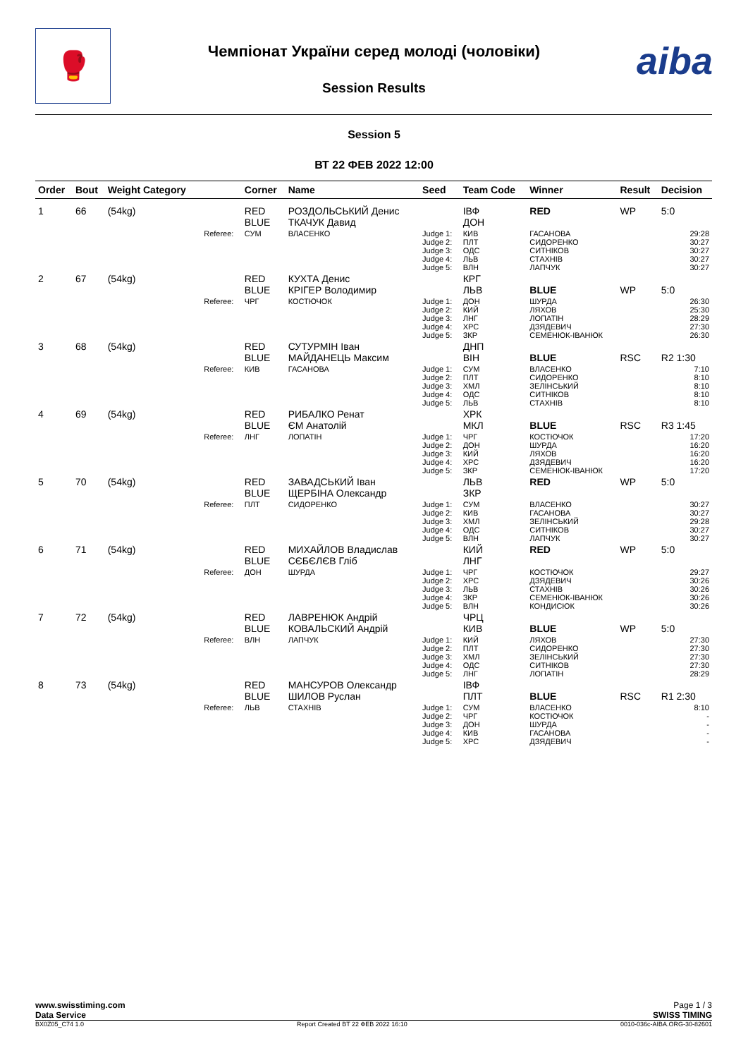🥊 aiba Чемпіонат України серед молоді (чоловіки)
Session Results
Session 5
ВТ 22 ФЕВ 2022 12:00
| Order | Bout | Weight Category | | Corner | Name | Seed | Team Code | Winner | Result | Decision |
| --- | --- | --- | --- | --- | --- | --- | --- | --- | --- | --- |
| 1 | 66 | (54kg) | | RED BLUE | РОЗДОЛЬСЬКИЙ Денис ТКАЧУК Давид | | ІВФ ДОН | RED | WP | 5:0 |
| | | | Referee: | СУМ | ВЛАСЕНКО | Judge 1: Judge 2: Judge 3: Judge 4: Judge 5: | КИВ ПЛТ ОДС ЛЬВ ВЛН | ГАСАНОВА СИДОРЕНКО СИТНІКОВ СТАХНІВ ЛАПЧУК | | 29:28 30:27 30:27 30:27 30:27 |
| 2 | 67 | (54kg) | | RED BLUE | КУХТА Денис КРІГЕР Володимир | | КРГ ЛЬВ | BLUE | WP | 5:0 |
| | | | Referee: | ЧРГ | КОСТЮЧОК | Judge 1: Judge 2: Judge 3: Judge 4: Judge 5: | ДОН КИЙ ЛНГ ХРС ЗКР | ШУРДА ЛЯХОВ ЛОПАТІН ДЗЯДЕВИЧ СЕМЕНЮК-ІВАНЮК | | 26:30 25:30 28:29 27:30 26:30 |
| 3 | 68 | (54kg) | | RED BLUE | СУТУРМІН Іван МАЙДАНЕЦЬ Максим | | ДНП ВІН | BLUE | RSC | R2 1:30 |
| | | | Referee: | КИВ | ГАСАНОВА | Judge 1: Judge 2: Judge 3: Judge 4: Judge 5: | СУМ ПЛТ ХМЛ ОДС ЛЬВ | ВЛАСЕНКО СИДОРЕНКО ЗЕЛІНСЬКИЙ СИТНІКОВ СТАХНІВ | | 7:10 8:10 8:10 8:10 8:10 |
| 4 | 69 | (54kg) | | RED BLUE | РИБАЛКО Ренат ЄМ Анатолій | | ХРК МКЛ | BLUE | RSC | R3 1:45 |
| | | | Referee: | ЛНГ | ЛОПАТІН | Judge 1: Judge 2: Judge 3: Judge 4: Judge 5: | ЧРГ ДОН КИЙ ХРС ЗКР | КОСТЮЧОК ШУРДА ЛЯХОВ ДЗЯДЕВИЧ СЕМЕНЮК-ІВАНЮК | | 17:20 16:20 16:20 16:20 17:20 |
| 5 | 70 | (54kg) | | RED BLUE | ЗАВАДСЬКИЙ Іван ЩЕРБІНА Олександр | | ЛЬВ ЗКР | RED | WP | 5:0 |
| | | | Referee: | ПЛТ | СИДОРЕНКО | Judge 1: Judge 2: Judge 3: Judge 4: Judge 5: | СУМ КИВ ХМЛ ОДС ВЛН | ВЛАСЕНКО ГАСАНОВА ЗЕЛІНСЬКИЙ СИТНІКОВ ЛАПЧУК | | 30:27 30:27 29:28 30:27 30:27 |
| 6 | 71 | (54kg) | | RED BLUE | МИХАЙЛОВ Владислав СЄБЄЛЄВ Гліб | | КИЙ ЛНГ | RED | WP | 5:0 |
| | | | Referee: | ДОН | ШУРДА | Judge 1: Judge 2: Judge 3: Judge 4: Judge 5: | ЧРГ ХРС ЛЬВ ЗКР ВЛН | КОСТЮЧОК ДЗЯДЕВИЧ СТАХНІВ СЕМЕНЮК-ІВАНЮК КОНДИСЮК | | 29:27 30:26 30:26 30:26 30:26 |
| 7 | 72 | (54kg) | | RED BLUE | ЛАВРЕНЮК Андрій КОВАЛЬСКИЙ Андрій | | ЧРЦ КИВ | BLUE | WP | 5:0 |
| | | | Referee: | ВЛН | ЛАПЧУК | Judge 1: Judge 2: Judge 3: Judge 4: Judge 5: | КИЙ ПЛТ ХМЛ ОДС ЛНГ | ЛЯХОВ СИДОРЕНКО ЗЕЛІНСЬКИЙ СИТНІКОВ ЛОПАТІН | | 27:30 27:30 27:30 27:30 28:29 |
| 8 | 73 | (54kg) | | RED BLUE | МАНСУРОВ Олександр ШИЛОВ Руслан | | ІВФ ПЛТ | BLUE | RSC | R1 2:30 |
| | | | Referee: | ЛЬВ | СТАХНІВ | Judge 1: Judge 2: Judge 3: Judge 4: Judge 5: | СУМ ЧРГ ДОН КИВ ХРС | ВЛАСЕНКО КОСТЮЧОК ШУРДА ГАСАНОВА ДЗЯДЕВИЧ | | 8:10 - - - - |
www.swisstiming.com
Data Service
Page 1 / 3
SWISS TIMING
BX0Z05_C74 1.0 Report Created BT 22 ФЕВ 2022 16:10 0010-036c-AIBA.ORG-30-82601